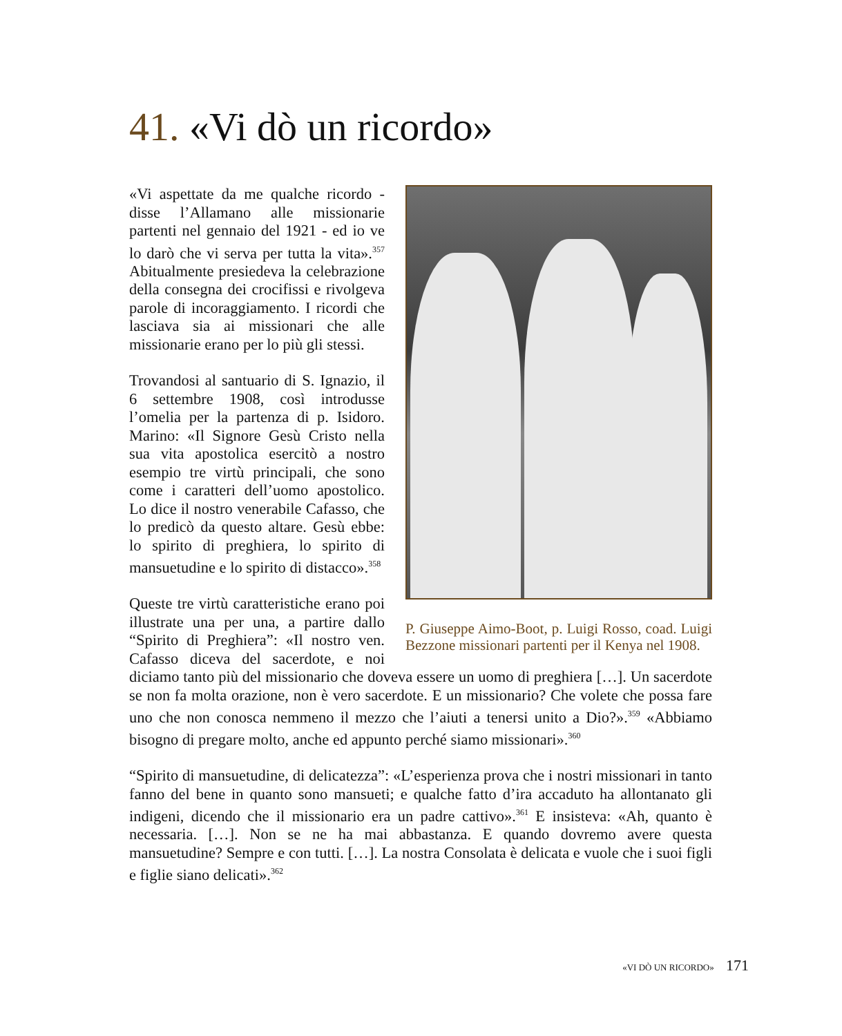41. «Vi dò un ricordo»
P. Giuseppe Aimo-Boot, p. Luigi Rosso, coad. Luigi Bezzone missionari partenti per il Kenya nel 1908.
«Vi aspettate da me qualche ricordo - disse l’Allamano alle missionarie partenti nel gennaio del 1921 - ed io ve lo darò che vi serva per tutta la vita».<sup>357</sup> Abitualmente presiedeva la celebrazione della consegna dei crocifissi e rivolgeva parole di incoraggiamento. I ricordi che lasciava sia ai missionari che alle missionarie erano per lo più gli stessi.
Trovandosi al santuario di S. Ignazio, il 6 settembre 1908, così introdusse l’omelia per la partenza di p. Isidoro. Marino: «Il Signore Gesù Cristo nella sua vita apostolica esercitò a nostro esempio tre virtù principali, che sono come i caratteri dell’uomo apostolico. Lo dice il nostro venerabile Cafasso, che lo predicò da questo altare. Gesù ebbe: lo spirito di preghiera, lo spirito di mansuetudine e lo spirito di distacco».<sup>358</sup>
Queste tre virtù caratteristiche erano poi illustrate una per una, a partire dallo “Spirito di Preghiera”: «Il nostro ven. Cafasso diceva del sacerdote, e noi diciamo tanto più del missionario che doveva essere un uomo di preghiera […]. Un sacerdote se non fa molta orazione, non è vero sacerdote. E un missionario? Che volete che possa fare uno che non conosca nemmeno il mezzo che l’aiuti a tenersi unito a Dio?».<sup>359</sup> «Abbiamo bisogno di pregare molto, anche ed appunto perché siamo missionari».<sup>360</sup>
“Spirito di mansuetudine, di delicatezza”: «L’esperienza prova che i nostri missionari in tanto fanno del bene in quanto sono mansueti; e qualche fatto d’ira accaduto ha allontanato gli indigeni, dicendo che il missionario era un padre cattivo».<sup>361</sup> E insisteva: «Ah, quanto è necessaria. […]. Non se ne ha mai abbastanza. E quando dovremo avere questa mansuetudine? Sempre e con tutti. […]. La nostra Consolata è delicata e vuole che i suoi figli e figlie siano delicati».<sup>362</sup>
«VI DÒ UN RICORDO» 171